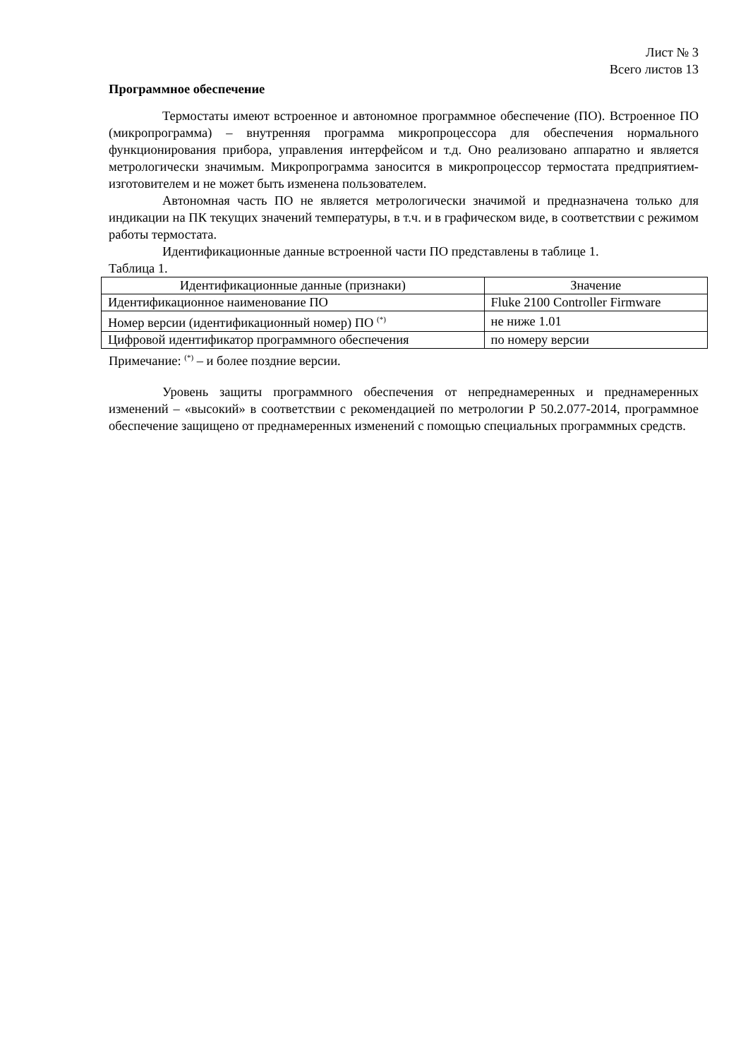Лист № 3
Всего листов 13
Программное обеспечение
Термостаты имеют встроенное и автономное программное обеспечение (ПО). Встроенное ПО (микропрограмма) – внутренняя программа микропроцессора для обеспечения нормального функционирования прибора, управления интерфейсом и т.д. Оно реализовано аппаратно и является метрологически значимым. Микропрограмма заносится в микропроцессор термостата предприятием-изготовителем и не может быть изменена пользователем.
Автономная часть ПО не является метрологически значимой и предназначена только для индикации на ПК текущих значений температуры, в т.ч. и в графическом виде, в соответствии с режимом работы термостата.
Идентификационные данные встроенной части ПО представлены в таблице 1.
Таблица 1.
| Идентификационные данные (признаки) | Значение |
| --- | --- |
| Идентификационное наименование ПО | Fluke 2100 Controller Firmware |
| Номер версии (идентификационный номер) ПО <sup>(*)</sup> | не ниже 1.01 |
| Цифровой идентификатор программного обеспечения | по номеру версии |
Примечание: <sup>(*)</sup> – и более поздние версии.
Уровень защиты программного обеспечения от непреднамеренных и преднамеренных изменений – «высокий» в соответствии с рекомендацией по метрологии Р 50.2.077-2014, программное обеспечение защищено от преднамеренных изменений с помощью специальных программных средств.